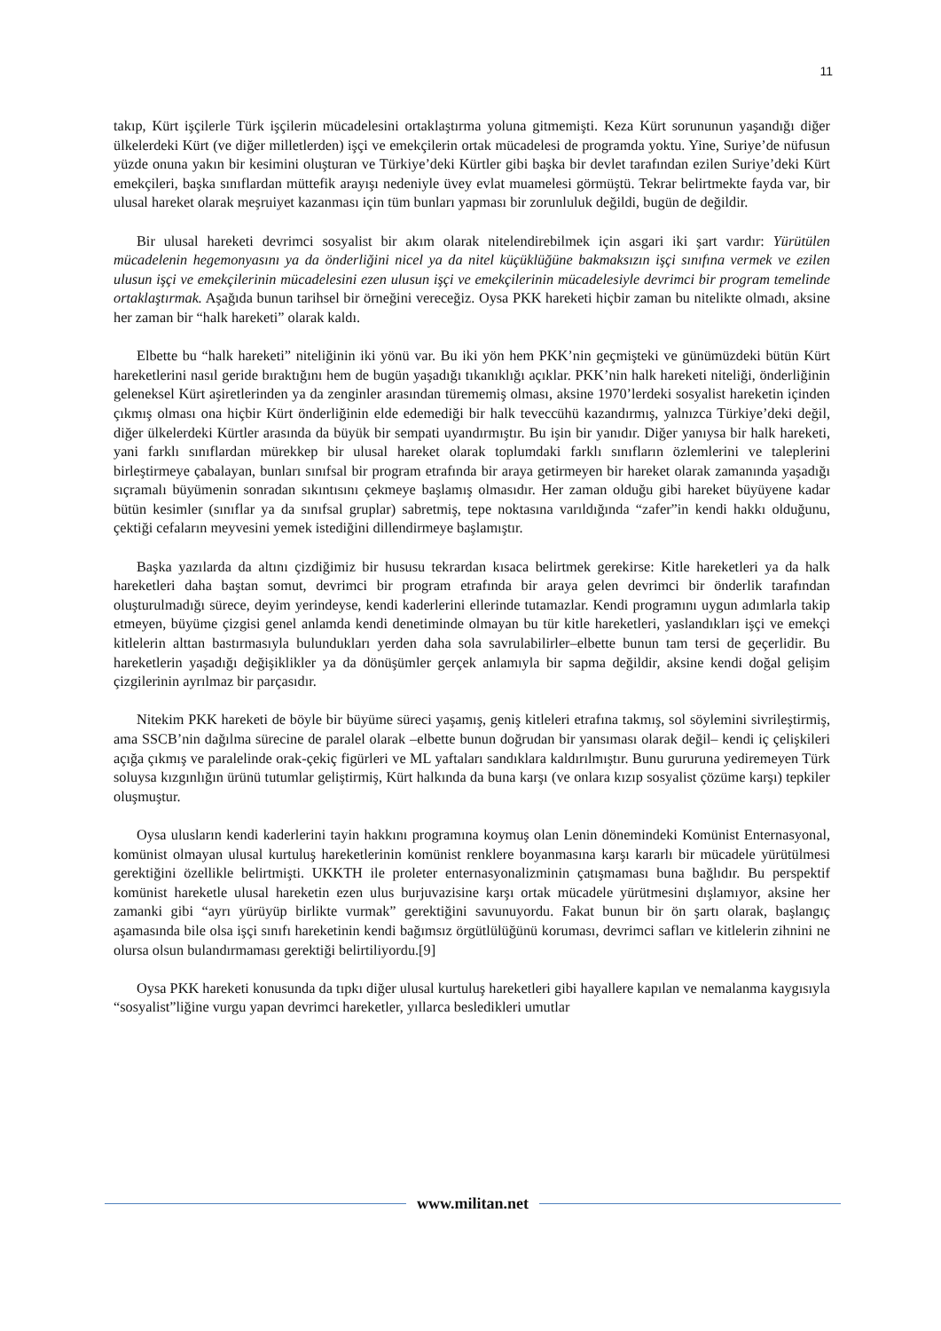11
takıp, Kürt işçilerle Türk işçilerin mücadelesini ortaklaştırma yoluna gitmemişti. Keza Kürt sorununun yaşandığı diğer ülkelerdeki Kürt (ve diğer milletlerden) işçi ve emekçilerin ortak mücadelesi de programda yoktu. Yine, Suriye’de nüfusun yüzde onuna yakın bir kesimini oluşturan ve Türkiye’deki Kürtler gibi başka bir devlet tarafından ezilen Suriye’deki Kürt emekçileri, başka sınıflardan müttefik arayışı nedeniyle üvey evlat muamelesi görmüştü. Tekrar belirtmekte fayda var, bir ulusal hareket olarak meşruiyet kazanması için tüm bunları yapması bir zorunluluk değildi, bugün de değildir.
Bir ulusal hareketi devrimci sosyalist bir akım olarak nitelendirebilmek için asgari iki şart vardır: Yürütülen mücadelenin hegemonyasını ya da önderliğini nicel ya da nitel küçüklüğüne bakmaksızın işçi sınıfına vermek ve ezilen ulusun işçi ve emekçilerinin mücadelesini ezen ulusun işçi ve emekçilerinin mücadelesiyle devrimci bir program temelinde ortaklaştırmak. Aşağıda bunun tarihsel bir örneğini vereceğiz. Oysa PKK hareketi hiçbir zaman bu nitelikte olmadı, aksine her zaman bir “halk hareketi” olarak kaldı.
Elbette bu “halk hareketi” niteliğinin iki yönü var. Bu iki yön hem PKK’nin geçmişteki ve günümüzdeki bütün Kürt hareketlerini nasıl geride bıraktığını hem de bugün yaşadığı tıkanıklığı açıklar. PKK’nin halk hareketi niteliği, önderliğinin geleneksel Kürt aşiretlerinden ya da zenginler arasından türememiş olması, aksine 1970’lerdeki sosyalist hareketin içinden çıkmış olması ona hiçbir Kürt önderliğinin elde edemediği bir halk teveccühü kazandırmış, yalnızca Türkiye’deki değil, diğer ülkelerdeki Kürtler arasında da büyük bir sempati uyandırmıştır. Bu işin bir yanıdır. Diğer yanıysa bir halk hareketi, yani farklı sınıflardan mürekkep bir ulusal hareket olarak toplumdaki farklı sınıfların özlemlerini ve taleplerini birleştirmeye çabalayan, bunları sınıfsal bir program etrafında bir araya getirmeyen bir hareket olarak zamanında yaşadığı sıçramalı büyümenin sonradan sıkıntısını çekmeye başlamış olmasıdır. Her zaman olduğu gibi hareket büyüyene kadar bütün kesimler (sınıflar ya da sınıfsal gruplar) sabretmiş, tepe noktasına varıldığında “zafer”in kendi hakkı olduğunu, çektiği cefaların meyvesini yemek istediğini dillendirmeye başlamıştır.
Başka yazılarda da altını çizdiğimiz bir hususu tekrardan kısaca belirtmek gerekirse: Kitle hareketleri ya da halk hareketleri daha baştan somut, devrimci bir program etrafında bir araya gelen devrimci bir önderlik tarafından oluşturulmadığı sürece, deyim yerindeyse, kendi kaderlerini ellerinde tutamazlar. Kendi programını uygun adımlarla takip etmeyen, büyüme çizgisi genel anlamda kendi denetiminde olmayan bu tür kitle hareketleri, yaslandıkları işçi ve emekçi kitlelerin alttan bastırmasıyla bulundukları yerden daha sola savrulabilirler–elbette bunun tam tersi de geçerlidir. Bu hareketlerin yaşadığı değişiklikler ya da dönüşümler gerçek anlamıyla bir sapma değildir, aksine kendi doğal gelişim çizgilerinin ayrılmaz bir parçasıdır.
Nitekim PKK hareketi de böyle bir büyüme süreci yaşamış, geniş kitleleri etrafına takmış, sol söylemini sivrileştirmiş, ama SSCB’nin dağılma sürecine de paralel olarak –elbette bunun doğrudan bir yansıması olarak değil– kendi iç çelişkileri açığa çıkmış ve paralelinde orak-çekiç figürleri ve ML yaftaları sandıklara kaldırılmıştır. Bunu gururuna yediremeyen Türk soluysa kızgınlığın ürünü tutumlar geliştirmiş, Kürt halkında da buna karşı (ve onlara kızıp sosyalist çözüme karşı) tepkiler oluşmuştur.
Oysa ulusların kendi kaderlerini tayin hakkını programına koymuş olan Lenin dönemindeki Komünist Enternasyonal, komünist olmayan ulusal kurtuluş hareketlerinin komünist renklere boyanmasına karşı kararlı bir mücadele yürütülmesi gerektiğini özellikle belirtmişti. UKKTH ile proleter enternasyonalizminin çatışmaması buna bağlıdır. Bu perspektif komünist hareketle ulusal hareketin ezen ulus burjuvazisine karşı ortak mücadele yürütmesini dışlamıyor, aksine her zamanki gibi “ayrı yürüyüp birlikte vurmak” gerektiğini savunuyordu. Fakat bunun bir ön şartı olarak, başlangıç aşamasında bile olsa işçi sınıfı hareketinin kendi bağımsız örgütlülüğünü koruması, devrimci safları ve kitlelerin zihnini ne olursa olsun bulandırmaması gerektiği belirtiliyordu.[9]
Oysa PKK hareketi konusunda da tıpkı diğer ulusal kurtuluş hareketleri gibi hayallere kapılan ve nemalanma kaygısıyla “sosyalist”liğine vurgu yapan devrimci hareketler, yıllarca besledikleri umutlar
www.militan.net